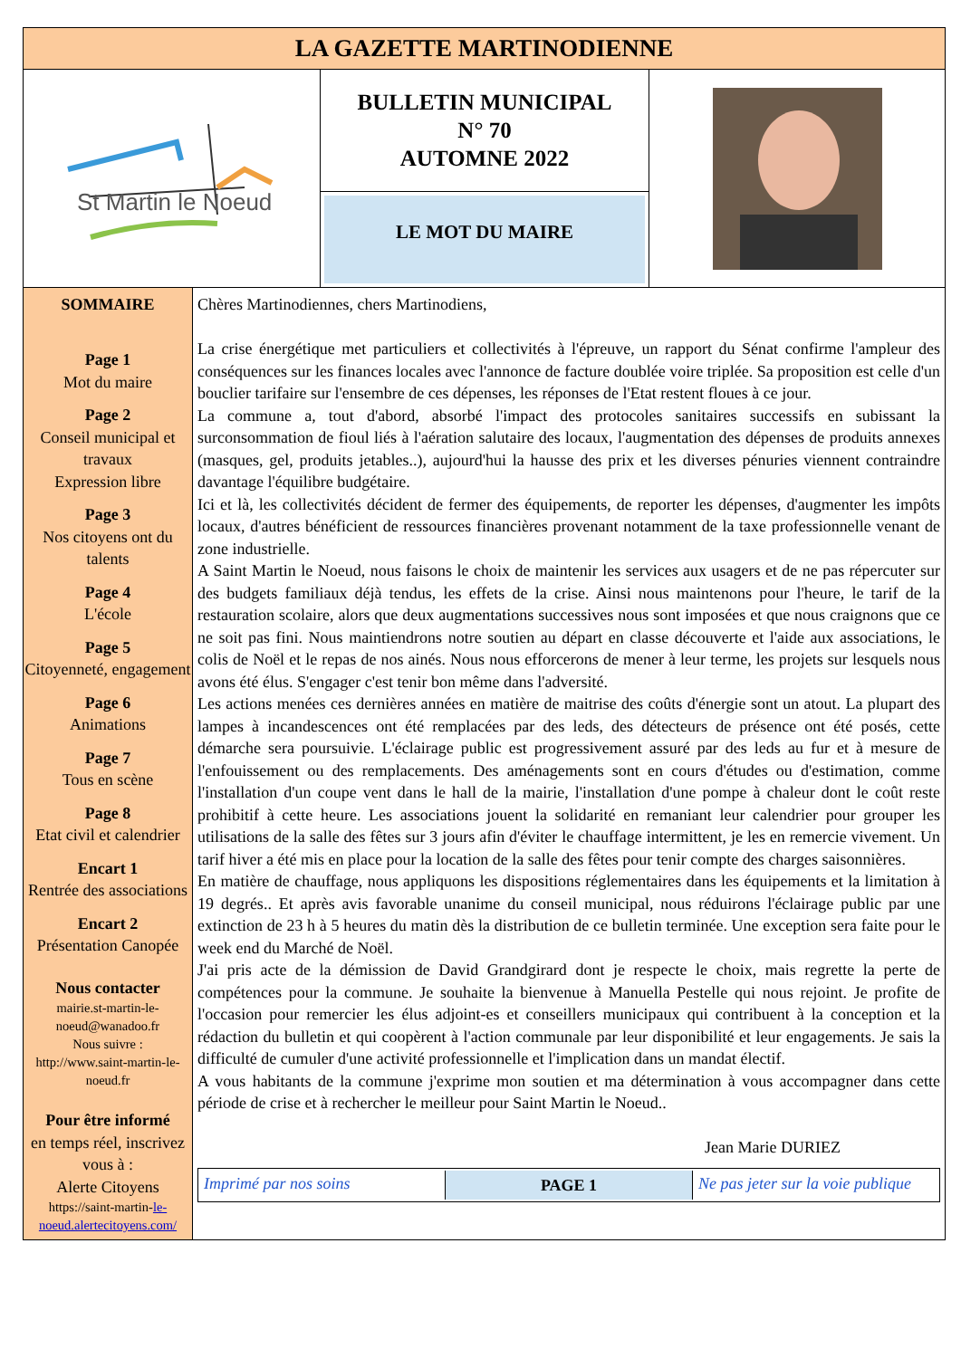LA GAZETTE MARTINODIENNE
St Martin le Noeud
BULLETIN MUNICIPAL
N° 70
AUTOMNE 2022
LE MOT DU MAIRE
SOMMAIRE
Page 1
Mot du maire
Page 2
Conseil municipal et travaux
Expression libre
Page 3
Nos citoyens ont du talents
Page 4
L'école
Page 5
Citoyenneté, engagement
Page 6
Animations
Page 7
Tous en scène
Page 8
Etat civil et calendrier
Encart 1
Rentrée des associations
Encart 2
Présentation Canopée
Nous contacter
mairie.st-martin-le-noeud@wanadoo.fr
Nous suivre :
http://www.saint-martin-le-noeud.fr
Pour être informé
en temps réel, inscrivez vous à :
Alerte Citoyens
https://saint-martin-le-noeud.alertecitoyens.com/
Chères Martinodiennes, chers Martinodiens,
La crise énergétique met particuliers et collectivités à l'épreuve, un rapport du Sénat confirme l'ampleur des conséquences sur les finances locales avec l'annonce de facture doublée voire triplée. Sa proposition est celle d'un bouclier tarifaire sur l'ensembre de ces dépenses, les réponses de l'Etat restent floues à ce jour.
La commune a, tout d'abord, absorbé l'impact des protocoles sanitaires successifs en subissant la surconsommation de fioul liés à l'aération salutaire des locaux, l'augmentation des dépenses de produits annexes (masques, gel, produits jetables..), aujourd'hui la hausse des prix et les diverses pénuries viennent contraindre davantage l'équilibre budgétaire.
Ici et là, les collectivités décident de fermer des équipements, de reporter les dépenses, d'augmenter les impôts locaux, d'autres bénéficient de ressources financières provenant notamment de la taxe professionnelle venant de zone industrielle.
A Saint Martin le Noeud, nous faisons le choix de maintenir les services aux usagers et de ne pas répercuter sur des budgets familiaux déjà tendus, les effets de la crise. Ainsi nous maintenons pour l'heure, le tarif de la restauration scolaire, alors que deux augmentations successives nous sont imposées et que nous craignons que ce ne soit pas fini. Nous maintiendrons notre soutien au départ en classe découverte et l'aide aux associations, le colis de Noël et le repas de nos ainés. Nous nous efforcerons de mener à leur terme, les projets sur lesquels nous avons été élus. S'engager c'est tenir bon même dans l'adversité.
Les actions menées ces dernières années en matière de maitrise des coûts d'énergie sont un atout. La plupart des lampes à incandescences ont été remplacées par des leds, des détecteurs de présence ont été posés, cette démarche sera poursuivie. L'éclairage public est progressivement assuré par des leds au fur et à mesure de l'enfouissement ou des remplacements. Des aménagements sont en cours d'études ou d'estimation, comme l'installation d'un coupe vent dans le hall de la mairie, l'installation d'une pompe à chaleur dont le coût reste prohibitif à cette heure. Les associations jouent la solidarité en remaniant leur calendrier pour grouper les utilisations de la salle des fêtes sur 3 jours afin d'éviter le chauffage intermittent, je les en remercie vivement. Un tarif hiver a été mis en place pour la location de la salle des fêtes pour tenir compte des charges saisonnières.
En matière de chauffage, nous appliquons les dispositions réglementaires dans les équipements et la limitation à 19 degrés.. Et après avis favorable unanime du conseil municipal, nous réduirons l'éclairage public par une extinction de 23 h à 5 heures du matin dès la distribution de ce bulletin terminée. Une exception sera faite pour le week end du Marché de Noël.
J'ai pris acte de la démission de David Grandgirard dont je respecte le choix, mais regrette la perte de compétences pour la commune. Je souhaite la bienvenue à Manuella Pestelle qui nous rejoint. Je profite de l'occasion pour remercier les élus adjoint-es et conseillers municipaux qui contribuent à la conception et la rédaction du bulletin et qui coopèrent à l'action communale par leur disponibilité et leur engagements. Je sais la difficulté de cumuler d'une activité professionnelle et l'implication dans un mandat électif.
A vous habitants de la commune j'exprime mon soutien et ma détermination à vous accompagner dans cette période de crise et à rechercher le meilleur pour Saint Martin le Noeud..
Jean Marie DURIEZ
Imprimé par nos soins PAGE 1 Ne pas jeter sur la voie publique